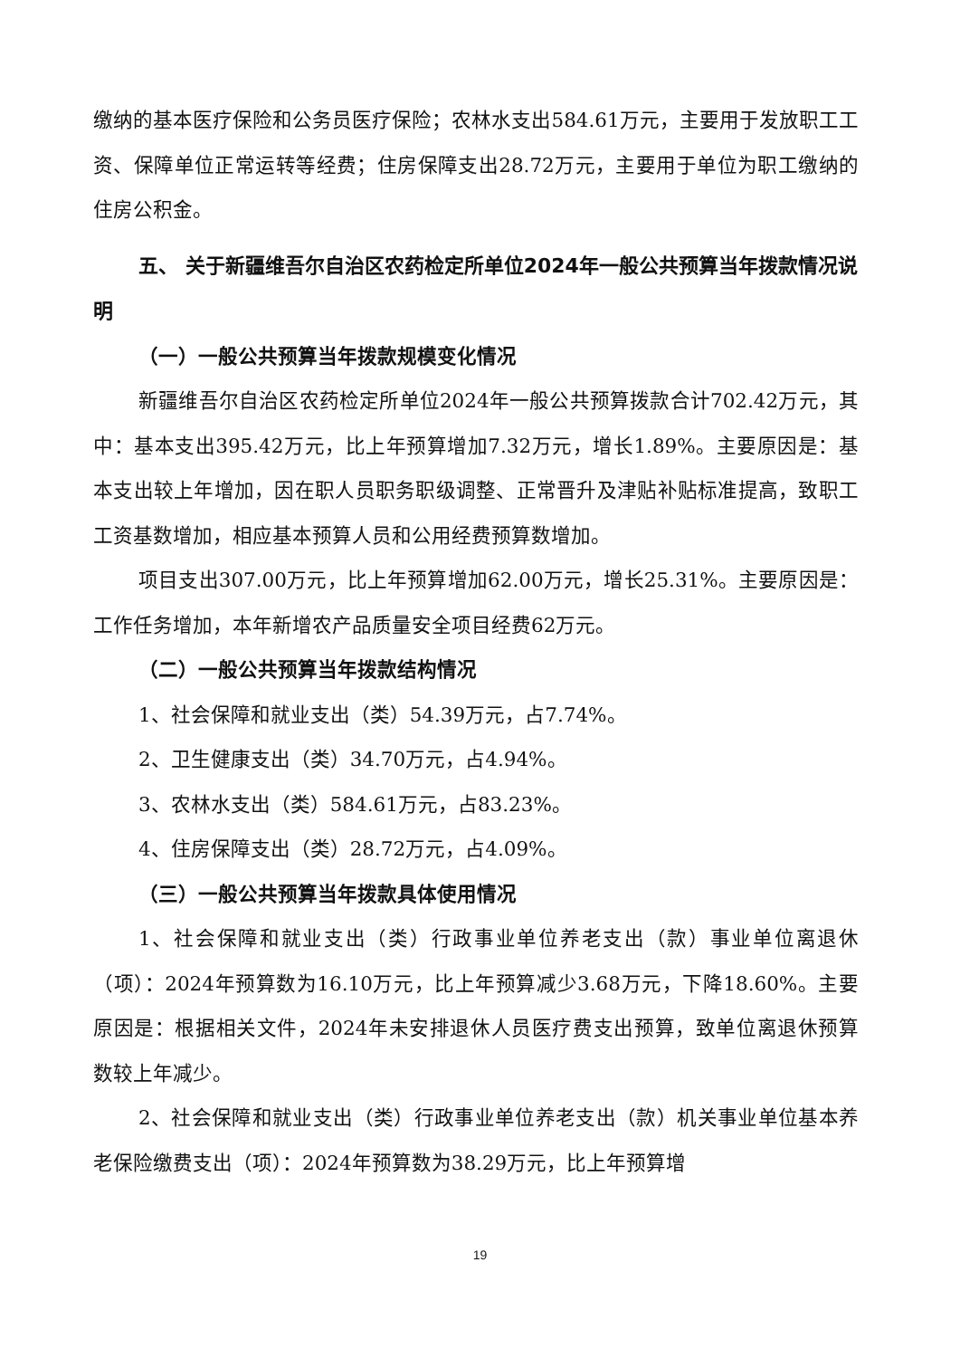缴纳的基本医疗保险和公务员医疗保险；农林水支出584.61万元，主要用于发放职工工资、保障单位正常运转等经费；住房保障支出28.72万元，主要用于单位为职工缴纳的住房公积金。
五、 关于新疆维吾尔自治区农药检定所单位2024年一般公共预算当年拨款情况说明
（一）一般公共预算当年拨款规模变化情况
新疆维吾尔自治区农药检定所单位2024年一般公共预算拨款合计702.42万元，其中：基本支出395.42万元，比上年预算增加7.32万元，增长1.89%。主要原因是：基本支出较上年增加，因在职人员职务职级调整、正常晋升及津贴补贴标准提高，致职工工资基数增加，相应基本预算人员和公用经费预算数增加。
项目支出307.00万元，比上年预算增加62.00万元，增长25.31%。主要原因是：工作任务增加，本年新增农产品质量安全项目经费62万元。
（二）一般公共预算当年拨款结构情况
1、社会保障和就业支出（类）54.39万元，占7.74%。
2、卫生健康支出（类）34.70万元，占4.94%。
3、农林水支出（类）584.61万元，占83.23%。
4、住房保障支出（类）28.72万元，占4.09%。
（三）一般公共预算当年拨款具体使用情况
1、社会保障和就业支出（类）行政事业单位养老支出（款）事业单位离退休（项）：2024年预算数为16.10万元，比上年预算减少3.68万元，下降18.60%。主要原因是：根据相关文件，2024年未安排退休人员医疗费支出预算，致单位离退休预算数较上年减少。
2、社会保障和就业支出（类）行政事业单位养老支出（款）机关事业单位基本养老保险缴费支出（项）：2024年预算数为38.29万元，比上年预算增
19